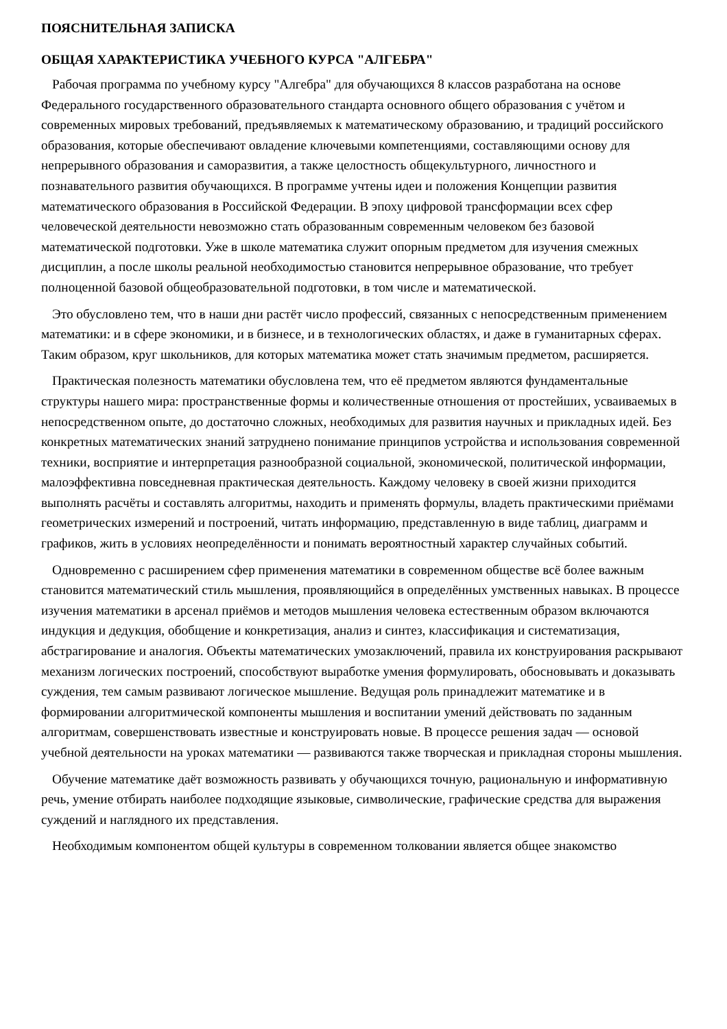ПОЯСНИТЕЛЬНАЯ ЗАПИСКА
ОБЩАЯ ХАРАКТЕРИСТИКА УЧЕБНОГО КУРСА "АЛГЕБРА"
Рабочая программа по учебному курсу "Алгебра" для обучающихся 8 классов разработана на основе Федерального государственного образовательного стандарта основного общего образования с учётом и современных мировых требований, предъявляемых к математическому образованию, и традиций российского образования, которые обеспечивают овладение ключевыми компетенциями, составляющими основу для непрерывного образования и саморазвития, а также целостность общекультурного, личностного и познавательного развития обучающихся. В программе учтены идеи и положения Концепции развития математического образования в Российской Федерации. В эпоху цифровой трансформации всех сфер человеческой деятельности невозможно стать образованным современным человеком без базовой математической подготовки. Уже в школе математика служит опорным предметом для изучения смежных дисциплин, а после школы реальной необходимостью становится непрерывное образование, что требует полноценной базовой общеобразовательной подготовки, в том числе и математической.
Это обусловлено тем, что в наши дни растёт число профессий, связанных с непосредственным применением математики: и в сфере экономики, и в бизнесе, и в технологических областях, и даже в гуманитарных сферах. Таким образом, круг школьников, для которых математика может стать значимым предметом, расширяется.
Практическая полезность математики обусловлена тем, что её предметом являются фундаментальные структуры нашего мира: пространственные формы и количественные отношения от простейших, усваиваемых в непосредственном опыте, до достаточно сложных, необходимых для развития научных и прикладных идей. Без конкретных математических знаний затруднено понимание принципов устройства и использования современной техники, восприятие и интерпретация разнообразной социальной, экономической, политической информации, малоэффективна повседневная практическая деятельность. Каждому человеку в своей жизни приходится выполнять расчёты и составлять алгоритмы, находить и применять формулы, владеть практическими приёмами геометрических измерений и построений, читать информацию, представленную в виде таблиц, диаграмм и графиков, жить в условиях неопределённости и понимать вероятностный характер случайных событий.
Одновременно с расширением сфер применения математики в современном обществе всё более важным становится математический стиль мышления, проявляющийся в определённых умственных навыках. В процессе изучения математики в арсенал приёмов и методов мышления человека естественным образом включаются индукция и дедукция, обобщение и конкретизация, анализ и синтез, классификация и систематизация, абстрагирование и аналогия. Объекты математических умозаключений, правила их конструирования раскрывают механизм логических построений, способствуют выработке умения формулировать, обосновывать и доказывать суждения, тем самым развивают логическое мышление. Ведущая роль принадлежит математике и в формировании алгоритмической компоненты мышления и воспитании умений действовать по заданным алгоритмам, совершенствовать известные и конструировать новые. В процессе решения задач — основой учебной деятельности на уроках математики — развиваются также творческая и прикладная стороны мышления.
Обучение математике даёт возможность развивать у обучающихся точную, рациональную и информативную речь, умение отбирать наиболее подходящие языковые, символические, графические средства для выражения суждений и наглядного их представления.
Необходимым компонентом общей культуры в современном толковании является общее знакомство